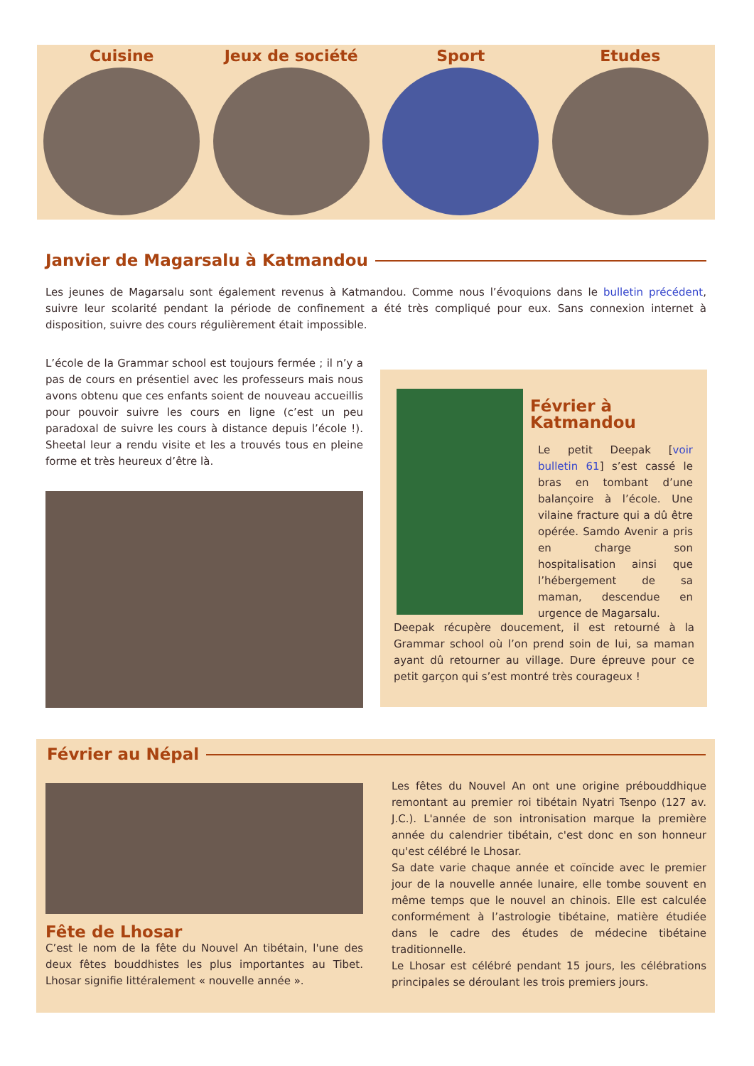Cuisine Jeux de société Sport Etudes
Janvier de Magarsalu à Katmandou
Les jeunes de Magarsalu sont également revenus à Katmandou. Comme nous l’évoquions dans le bulletin précédent, suivre leur scolarité pendant la période de confinement a été très compliqué pour eux. Sans connexion internet à disposition, suivre des cours régulièrement était impossible.
L’école de la Grammar school est toujours fermée ; il n’y a pas de cours en présentiel avec les professeurs mais nous avons obtenu que ces enfants soient de nouveau accueillis pour pouvoir suivre les cours en ligne (c’est un peu paradoxal de suivre les cours à distance depuis l’école !). Sheetal leur a rendu visite et les a trouvés tous en pleine forme et très heureux d’être là.
Février à Katmandou
Le petit Deepak [voir bulletin 61] s’est cassé le bras en tombant d’une balançoire à l’école. Une vilaine fracture qui a dû être opérée. Samdo Avenir a pris en charge son hospitalisation ainsi que l’hébergement de sa maman, descendue en urgence de Magarsalu.
Deepak récupère doucement, il est retourné à la Grammar school où l’on prend soin de lui, sa maman ayant dû retourner au village. Dure épreuve pour ce petit garçon qui s’est montré très courageux !
Février au Népal
Fête de Lhosar
C’est le nom de la fête du Nouvel An tibétain, l'une des deux fêtes bouddhistes les plus importantes au Tibet. Lhosar signifie littéralement « nouvelle année ».
Les fêtes du Nouvel An ont une origine prébouddhique remontant au premier roi tibétain Nyatri Tsenpo (127 av. J.C.). L'année de son intronisation marque la première année du calendrier tibétain, c'est donc en son honneur qu'est célébré le Lhosar.
Sa date varie chaque année et coïncide avec le premier jour de la nouvelle année lunaire, elle tombe souvent en même temps que le nouvel an chinois. Elle est calculée conformément à l’astrologie tibétaine, matière étudiée dans le cadre des études de médecine tibétaine traditionnelle.
Le Lhosar est célébré pendant 15 jours, les célébrations principales se déroulant les trois premiers jours.